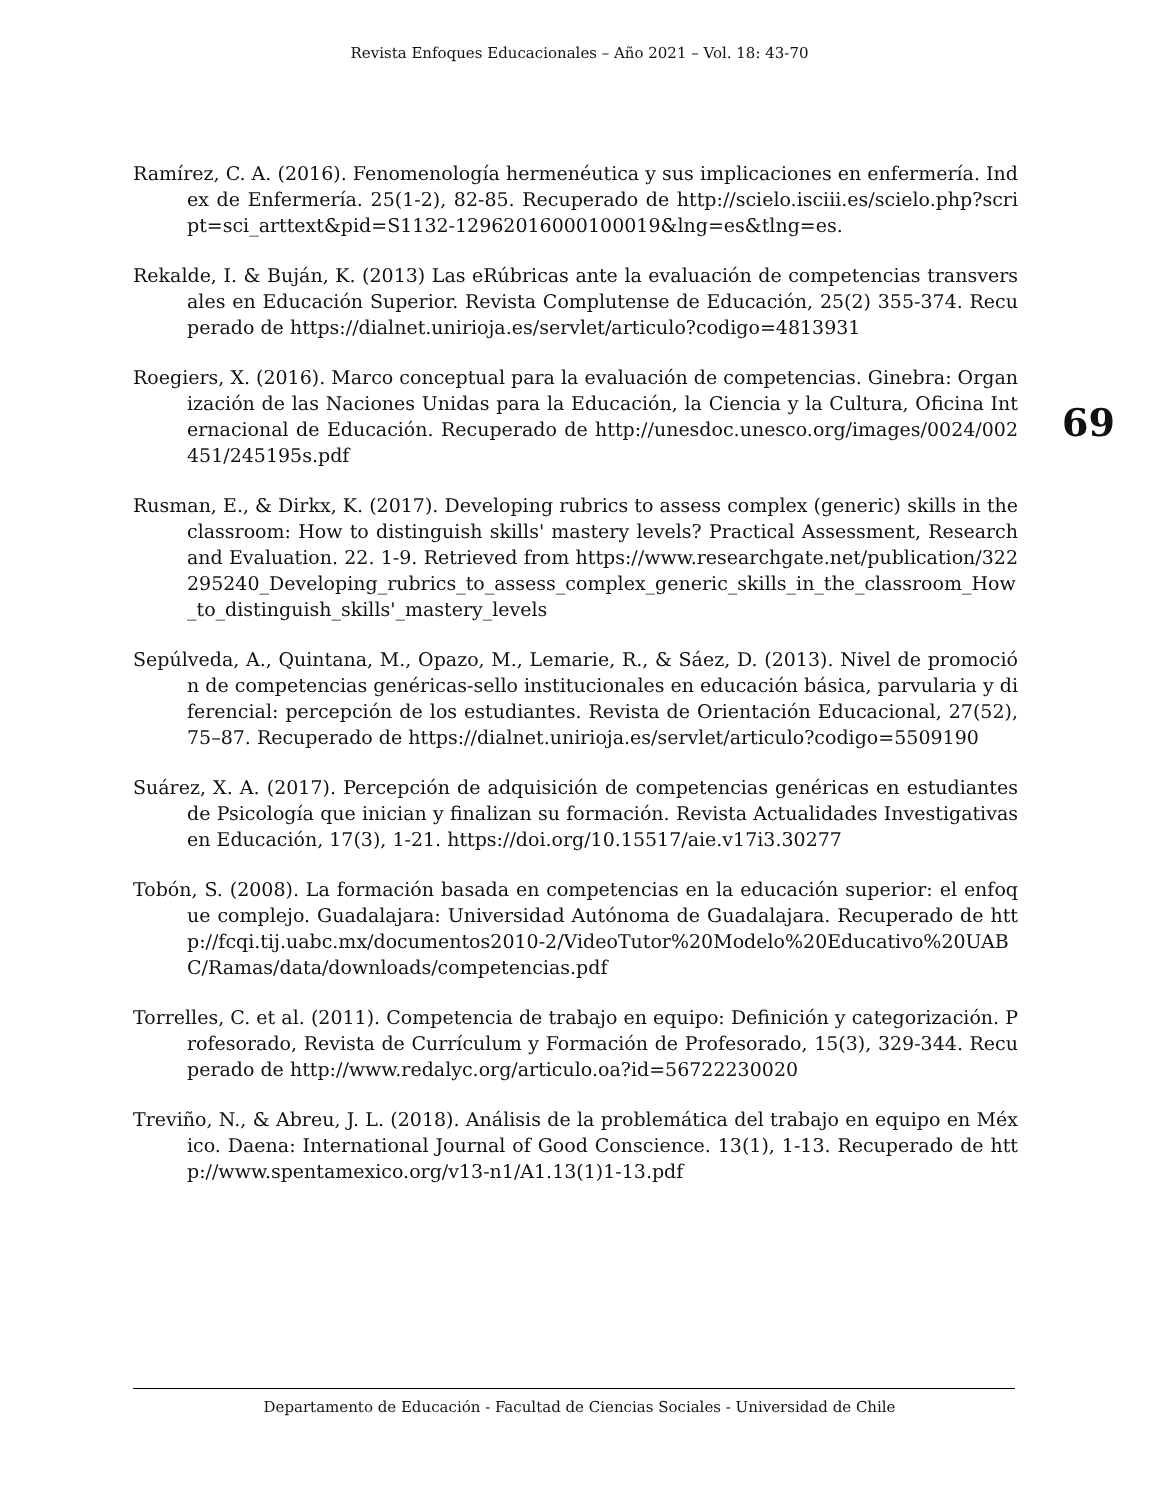Revista Enfoques Educacionales – Año 2021 – Vol. 18: 43-70
69
Ramírez, C. A. (2016). Fenomenología hermenéutica y sus implicaciones en enfermería. Index de Enfermería. 25(1-2), 82-85. Recuperado de http://scielo.isciii.es/scielo.php?script=sci_arttext&pid=S1132-12962016000100019&lng=es&tlng=es.
Rekalde, I. & Buján, K. (2013) Las eRúbricas ante la evaluación de competencias transversales en Educación Superior. Revista Complutense de Educación, 25(2) 355-374. Recuperado de https://dialnet.unirioja.es/servlet/articulo?codigo=4813931
Roegiers, X. (2016). Marco conceptual para la evaluación de competencias. Ginebra: Organización de las Naciones Unidas para la Educación, la Ciencia y la Cultura, Oficina Internacional de Educación. Recuperado de http://unesdoc.unesco.org/images/0024/002451/245195s.pdf
Rusman, E., & Dirkx, K. (2017). Developing rubrics to assess complex (generic) skills in the classroom: How to distinguish skills' mastery levels? Practical Assessment, Research and Evaluation. 22. 1-9. Retrieved from https://www.researchgate.net/publication/322295240_Developing_rubrics_to_assess_complex_generic_skills_in_the_classroom_How_to_distinguish_skills'_mastery_levels
Sepúlveda, A., Quintana, M., Opazo, M., Lemarie, R., & Sáez, D. (2013). Nivel de promoción de competencias genéricas-sello institucionales en educación básica, parvularia y diferencial: percepción de los estudiantes. Revista de Orientación Educacional, 27(52), 75–87. Recuperado de https://dialnet.unirioja.es/servlet/articulo?codigo=5509190
Suárez, X. A. (2017). Percepción de adquisición de competencias genéricas en estudiantes de Psicología que inician y finalizan su formación. Revista Actualidades Investigativas en Educación, 17(3), 1-21. https://doi.org/10.15517/aie.v17i3.30277
Tobón, S. (2008). La formación basada en competencias en la educación superior: el enfoque complejo. Guadalajara: Universidad Autónoma de Guadalajara. Recuperado de http://fcqi.tij.uabc.mx/documentos2010-2/VideoTutor%20Modelo%20Educativo%20UABC/Ramas/data/downloads/competencias.pdf
Torrelles, C. et al. (2011). Competencia de trabajo en equipo: Definición y categorización. Profesorado, Revista de Currículum y Formación de Profesorado, 15(3), 329-344. Recuperado de http://www.redalyc.org/articulo.oa?id=56722230020
Treviño, N., & Abreu, J. L. (2018). Análisis de la problemática del trabajo en equipo en México. Daena: International Journal of Good Conscience. 13(1), 1-13. Recuperado de http://www.spentamexico.org/v13-n1/A1.13(1)1-13.pdf
Departamento de Educación - Facultad de Ciencias Sociales - Universidad de Chile